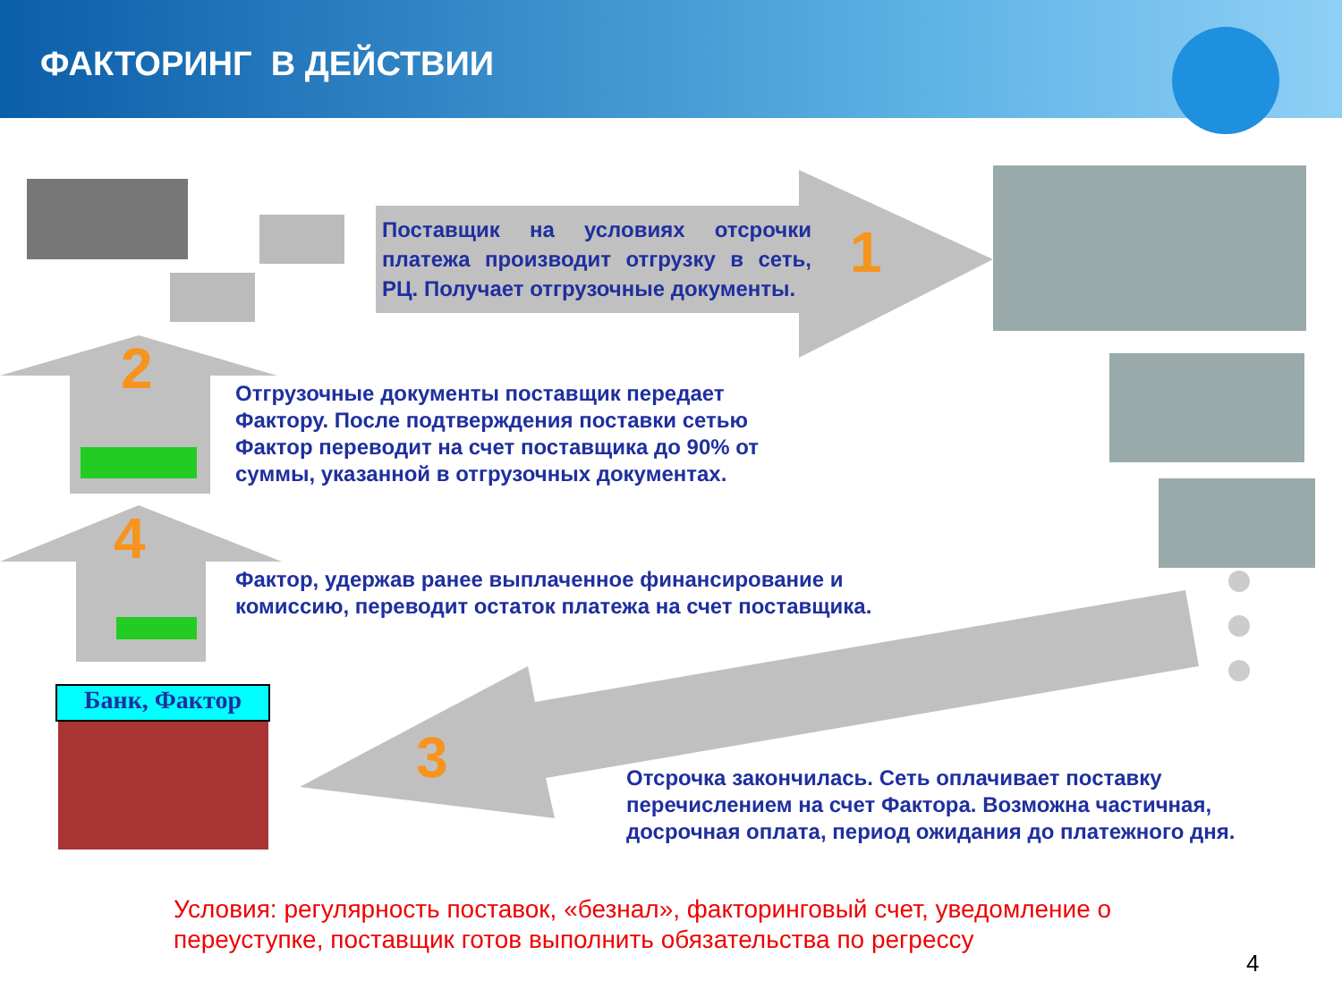ФАКТОРИНГ В ДЕЙСТВИИ
Поставщик на условиях отсрочки платежа производит отгрузку в сеть, РЦ. Получает отгрузочные документы.
1
2
Отгрузочные документы поставщик передает Фактору. После подтверждения поставки сетью Фактор переводит на счет поставщика до 90% от суммы, указанной в отгрузочных документах.
4
Фактор, удержав ранее выплаченное финансирование и комиссию, переводит остаток платежа на счет поставщика.
Банк, Фактор
3
Отсрочка закончилась. Сеть оплачивает поставку перечислением на счет Фактора. Возможна частичная, досрочная оплата, период ожидания до платежного дня.
Условия: регулярность поставок, «безнал», факторинговый счет, уведомление о переуступке, поставщик готов выполнить обязательства по регрессу
4